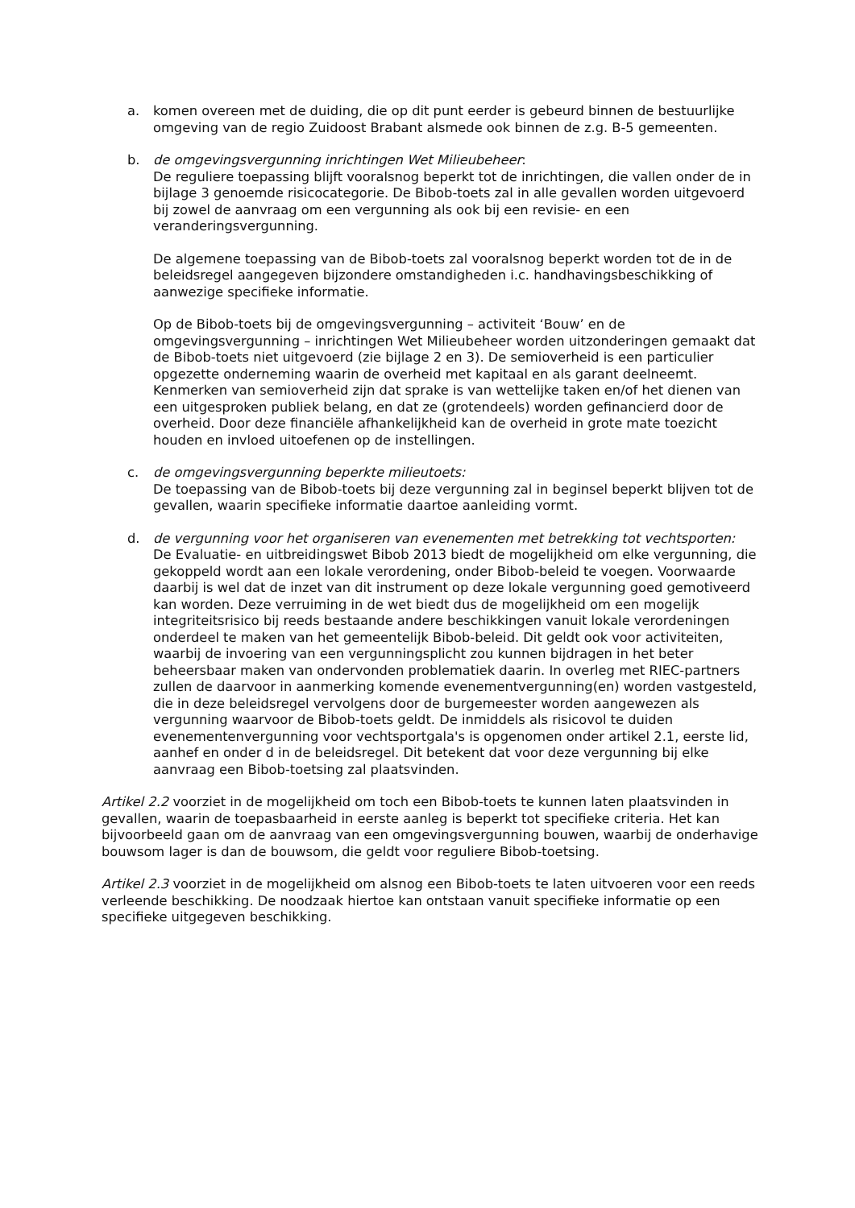a. komen overeen met de duiding, die op dit punt eerder is gebeurd binnen de bestuurlijke omgeving van de regio Zuidoost Brabant alsmede ook binnen de z.g. B-5 gemeenten.
b. de omgevingsvergunning inrichtingen Wet Milieubeheer:
De reguliere toepassing blijft vooralsnog beperkt tot de inrichtingen, die vallen onder de in bijlage 3 genoemde risicocategorie. De Bibob-toets zal in alle gevallen worden uitgevoerd bij zowel de aanvraag om een vergunning als ook bij een revisie- en een veranderingsvergunning.
De algemene toepassing van de Bibob-toets zal vooralsnog beperkt worden tot de in de beleidsregel aangegeven bijzondere omstandigheden i.c. handhavingsbeschikking of aanwezige specifieke informatie.
Op de Bibob-toets bij de omgevingsvergunning – activiteit ‘Bouw’ en de omgevingsvergunning – inrichtingen Wet Milieubeheer worden uitzonderingen gemaakt dat de Bibob-toets niet uitgevoerd (zie bijlage 2 en 3). De semioverheid is een particulier opgezette onderneming waarin de overheid met kapitaal en als garant deelneemt. Kenmerken van semioverheid zijn dat sprake is van wettelijke taken en/of het dienen van een uitgesproken publiek belang, en dat ze (grotendeels) worden gefinancierd door de overheid. Door deze financiële afhankelijkheid kan de overheid in grote mate toezicht houden en invloed uitoefenen op de instellingen.
c. de omgevingsvergunning beperkte milieutoets:
De toepassing van de Bibob-toets bij deze vergunning zal in beginsel beperkt blijven tot de gevallen, waarin specifieke informatie daartoe aanleiding vormt.
d. de vergunning voor het organiseren van evenementen met betrekking tot vechtsporten:
De Evaluatie- en uitbreidingswet Bibob 2013 biedt de mogelijkheid om elke vergunning, die gekoppeld wordt aan een lokale verordening, onder Bibob-beleid te voegen. Voorwaarde daarbij is wel dat de inzet van dit instrument op deze lokale vergunning goed gemotiveerd kan worden. Deze verruiming in de wet biedt dus de mogelijkheid om een mogelijk integriteitsrisico bij reeds bestaande andere beschikkingen vanuit lokale verordeningen onderdeel te maken van het gemeentelijk Bibob-beleid. Dit geldt ook voor activiteiten, waarbij de invoering van een vergunningsplicht zou kunnen bijdragen in het beter beheersbaar maken van ondervonden problematiek daarin. In overleg met RIEC-partners zullen de daarvoor in aanmerking komende evenementvergunning(en) worden vastgesteld, die in deze beleidsregel vervolgens door de burgemeester worden aangewezen als vergunning waarvoor de Bibob-toets geldt. De inmiddels als risicovol te duiden evenementenvergunning voor vechtsportgala's is opgenomen onder artikel 2.1, eerste lid, aanhef en onder d in de beleidsregel. Dit betekent dat voor deze vergunning bij elke aanvraag een Bibob-toetsing zal plaatsvinden.
Artikel 2.2 voorziet in de mogelijkheid om toch een Bibob-toets te kunnen laten plaatsvinden in gevallen, waarin de toepasbaarheid in eerste aanleg is beperkt tot specifieke criteria. Het kan bijvoorbeeld gaan om de aanvraag van een omgevingsvergunning bouwen, waarbij de onderhavige bouwsom lager is dan de bouwsom, die geldt voor reguliere Bibob-toetsing.
Artikel 2.3 voorziet in de mogelijkheid om alsnog een Bibob-toets te laten uitvoeren voor een reeds verleende beschikking. De noodzaak hiertoe kan ontstaan vanuit specifieke informatie op een specifieke uitgegeven beschikking.